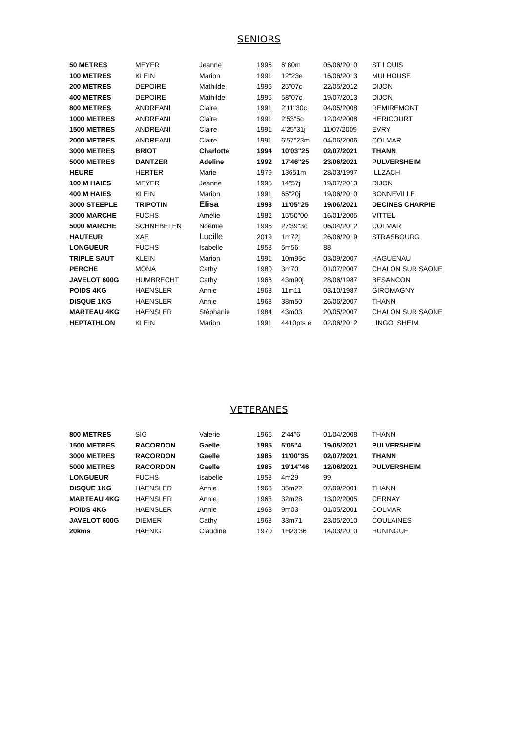SENIORS
| 50 METRES | MEYER | Jeanne | 1995 | 6"80m | 05/06/2010 | ST LOUIS |
| 100 METRES | KLEIN | Marion | 1991 | 12"23e | 16/06/2013 | MULHOUSE |
| 200 METRES | DEPOIRE | Mathilde | 1996 | 25"07c | 22/05/2012 | DIJON |
| 400 METRES | DEPOIRE | Mathilde | 1996 | 58"07c | 19/07/2013 | DIJON |
| 800 METRES | ANDREANI | Claire | 1991 | 2'11"30c | 04/05/2008 | REMIREMONT |
| 1000 METRES | ANDREANI | Claire | 1991 | 2'53"5c | 12/04/2008 | HERICOURT |
| 1500 METRES | ANDREANI | Claire | 1991 | 4'25"31j | 11/07/2009 | EVRY |
| 2000 METRES | ANDREANI | Claire | 1991 | 6'57"23m | 04/06/2006 | COLMAR |
| 3000 METRES | BRIOT | Charlotte | 1994 | 10'03"25 | 02/07/2021 | THANN |
| 5000 METRES | DANTZER | Adeline | 1992 | 17'46"25 | 23/06/2021 | PULVERSHEIM |
| HEURE | HERTER | Marie | 1979 | 13651m | 28/03/1997 | ILLZACH |
| 100 M HAIES | MEYER | Jeanne | 1995 | 14"57j | 19/07/2013 | DIJON |
| 400 M HAIES | KLEIN | Marion | 1991 | 65"20j | 19/06/2010 | BONNEVILLE |
| 3000 STEEPLE | TRIPOTIN | Elisa | 1998 | 11'05"25 | 19/06/2021 | DECINES CHARPIE |
| 3000 MARCHE | FUCHS | Amélie | 1982 | 15'50"00 | 16/01/2005 | VITTEL |
| 5000 MARCHE | SCHNEBELEN | Noémie | 1995 | 27'39"3c | 06/04/2012 | COLMAR |
| HAUTEUR | XAE | Lucille | 2019 | 1m72j | 26/06/2019 | STRASBOURG |
| LONGUEUR | FUCHS | Isabelle | 1958 | 5m56 | 88 | |
| TRIPLE SAUT | KLEIN | Marion | 1991 | 10m95c | 03/09/2007 | HAGUENAU |
| PERCHE | MONA | Cathy | 1980 | 3m70 | 01/07/2007 | CHALON SUR SAONE |
| JAVELOT 600G | HUMBRECHT | Cathy | 1968 | 43m90j | 28/06/1987 | BESANCON |
| POIDS 4KG | HAENSLER | Annie | 1963 | 11m11 | 03/10/1987 | GIROMAGNY |
| DISQUE 1KG | HAENSLER | Annie | 1963 | 38m50 | 26/06/2007 | THANN |
| MARTEAU 4KG | HAENSLER | Stéphanie | 1984 | 43m03 | 20/05/2007 | CHALON SUR SAONE |
| HEPTATHLON | KLEIN | Marion | 1991 | 4410pts e | 02/06/2012 | LINGOLSHEIM |
VETERANES
| 800 METRES | SIG | Valerie | 1966 | 2'44"6 | 01/04/2008 | THANN |
| 1500 METRES | RACORDON | Gaelle | 1985 | 5'05"4 | 19/05/2021 | PULVERSHEIM |
| 3000 METRES | RACORDON | Gaelle | 1985 | 11'00"35 | 02/07/2021 | THANN |
| 5000 METRES | RACORDON | Gaelle | 1985 | 19'14"46 | 12/06/2021 | PULVERSHEIM |
| LONGUEUR | FUCHS | Isabelle | 1958 | 4m29 | 99 | |
| DISQUE 1KG | HAENSLER | Annie | 1963 | 35m22 | 07/09/2001 | THANN |
| MARTEAU 4KG | HAENSLER | Annie | 1963 | 32m28 | 13/02/2005 | CERNAY |
| POIDS 4KG | HAENSLER | Annie | 1963 | 9m03 | 01/05/2001 | COLMAR |
| JAVELOT 600G | DIEMER | Cathy | 1968 | 33m71 | 23/05/2010 | COULAINES |
| 20kms | HAENIG | Claudine | 1970 | 1H23'36 | 14/03/2010 | HUNINGUE |